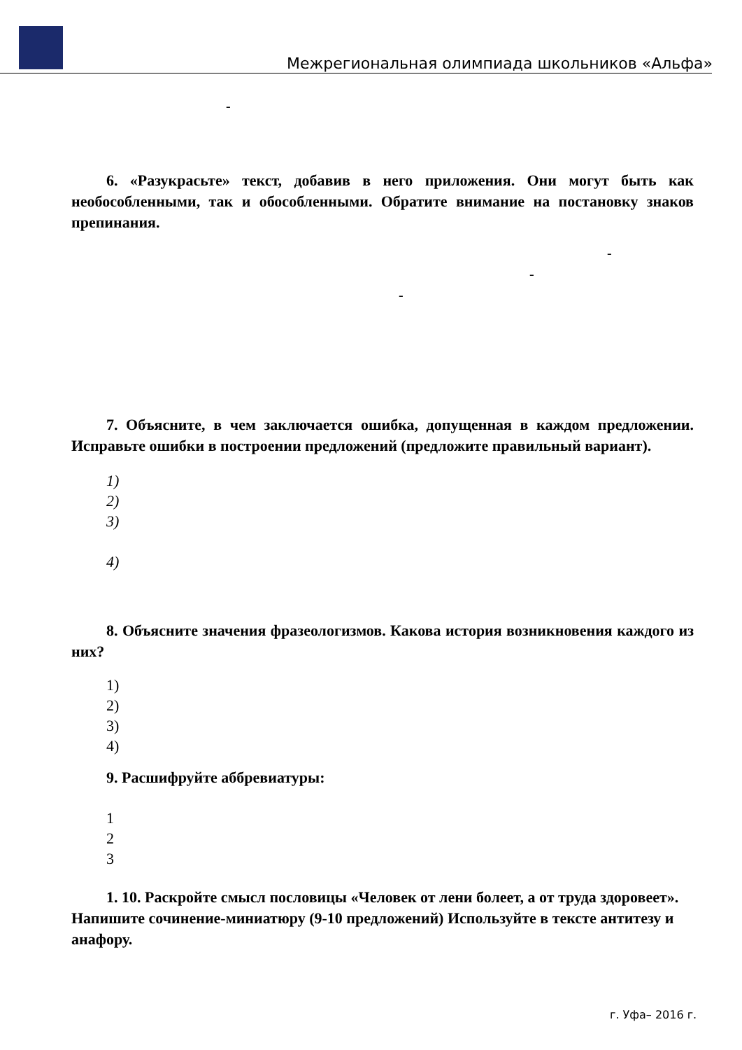Межрегиональная олимпиада школьников «Альфа»
-
6. «Разукрасьте» текст, добавив в него приложения. Они могут быть как необособленными, так и обособленными. Обратите внимание на постановку знаков препинания.
-
-
-
7. Объясните, в чем заключается ошибка, допущенная в каждом предложении. Исправьте ошибки в построении предложений (предложите правильный вариант).
1)
2)
3)
4)
8. Объясните значения фразеологизмов. Какова история возникновения каждого из них?
1)
2)
3)
4)
9. Расшифруйте аббревиатуры:
1
2
3
1. 10. Раскройте смысл пословицы «Человек от лени болеет, а от труда здоровеет». Напишите сочинение-миниатюру (9-10 предложений) Используйте в тексте антитезу и анафору.
г. Уфа– 2016 г.